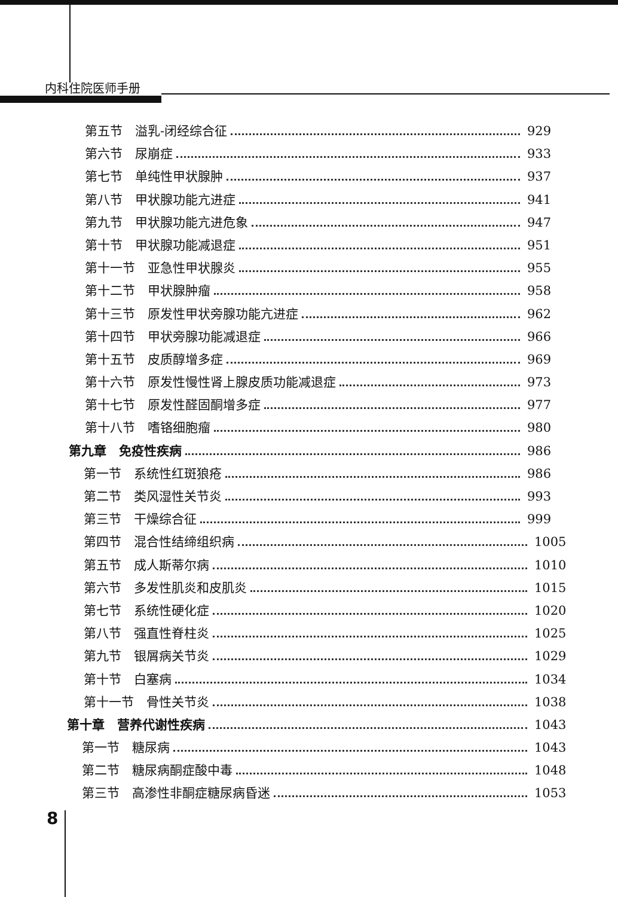内科住院医师手册
第五节　溢乳-闭经综合征 929
第六节　尿崩症 933
第七节　单纯性甲状腺肿 937
第八节　甲状腺功能亢进症 941
第九节　甲状腺功能亢进危象 947
第十节　甲状腺功能减退症 951
第十一节　亚急性甲状腺炎 955
第十二节　甲状腺肿瘤 958
第十三节　原发性甲状旁腺功能亢进症 962
第十四节　甲状旁腺功能减退症 966
第十五节　皮质醇增多症 969
第十六节　原发性慢性肾上腺皮质功能减退症 973
第十七节　原发性醛固酮增多症 977
第十八节　嗜铬细胞瘤 980
第九章　免疫性疾病 986
第一节　系统性红斑狼疮 986
第二节　类风湿性关节炎 993
第三节　干燥综合征 999
第四节　混合性结缔组织病 1005
第五节　成人斯蒂尔病 1010
第六节　多发性肌炎和皮肌炎 1015
第七节　系统性硬化症 1020
第八节　强直性脊柱炎 1025
第九节　银屑病关节炎 1029
第十节　白塞病 1034
第十一节　骨性关节炎 1038
第十章　营养代谢性疾病 1043
第一节　糖尿病 1043
第二节　糖尿病酮症酸中毒 1048
第三节　高渗性非酮症糖尿病昏迷 1053
8